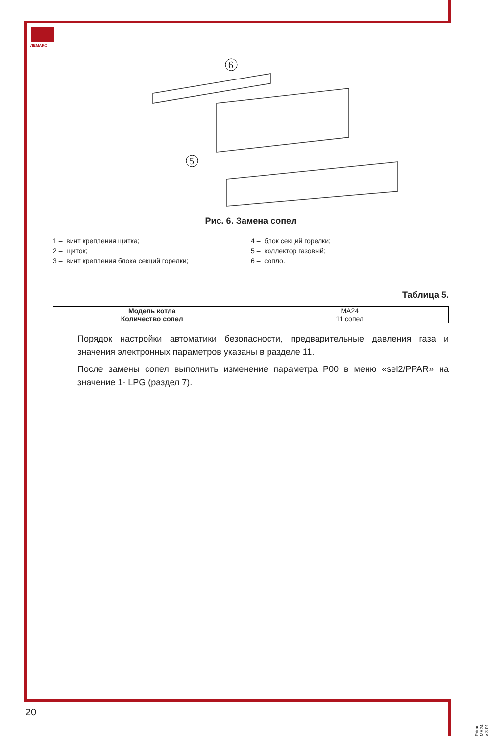ЛЕМАКС
6
5
Рис. 6. Замена сопел
1 – винт крепления щитка;
2 – щиток;
3 – винт крепления блока секций горелки;
4 – блок секций горелки;
5 – коллектор газовый;
6 – сопло.
Таблица 5.
| Модель котла | MA24 |
| Количество сопел | 11 сопел |
Порядок настройки автоматики безопасности, предварительные давления газа и значения электронных параметров указаны в разделе 11.
После замены сопел выполнить изменение параметра P00 в меню «sel2/PPAR» на значение 1- LPG (раздел 7).
20
Prime-MA24 v 3.01